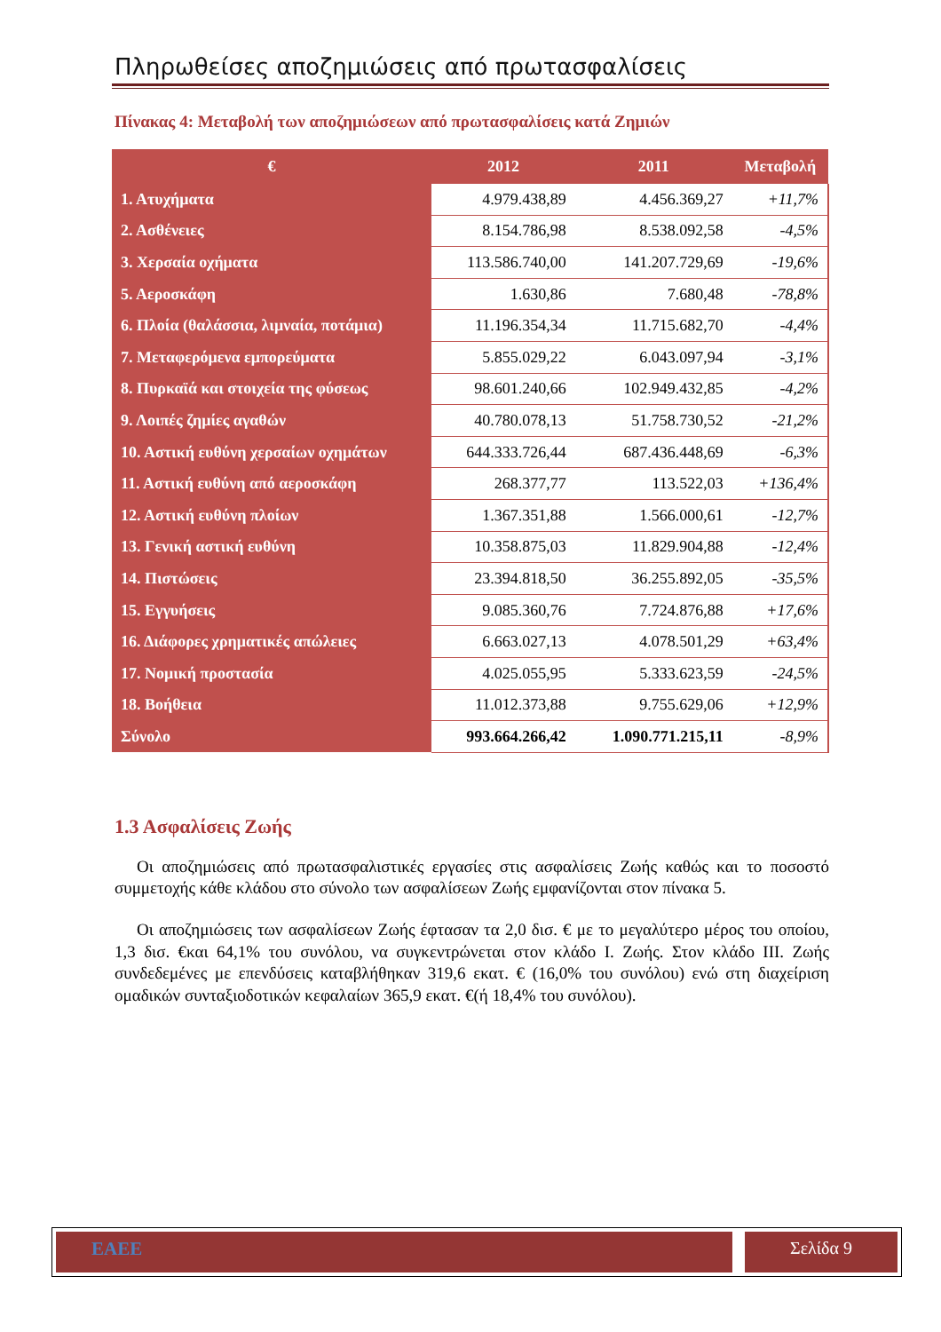Πληρωθείσες αποζημιώσεις από πρωτασφαλίσεις
Πίνακας 4: Μεταβολή των αποζημιώσεων από πρωτασφαλίσεις κατά Ζημιών
| € | 2012 | 2011 | Μεταβολή |
| --- | --- | --- | --- |
| 1. Ατυχήματα | 4.979.438,89 | 4.456.369,27 | +11,7% |
| 2. Ασθένειες | 8.154.786,98 | 8.538.092,58 | -4,5% |
| 3. Χερσαία οχήματα | 113.586.740,00 | 141.207.729,69 | -19,6% |
| 5. Αεροσκάφη | 1.630,86 | 7.680,48 | -78,8% |
| 6. Πλοία (θαλάσσια, λιμναία, ποτάμια) | 11.196.354,34 | 11.715.682,70 | -4,4% |
| 7. Μεταφερόμενα εμπορεύματα | 5.855.029,22 | 6.043.097,94 | -3,1% |
| 8. Πυρκαϊά και στοιχεία της φύσεως | 98.601.240,66 | 102.949.432,85 | -4,2% |
| 9. Λοιπές ζημίες αγαθών | 40.780.078,13 | 51.758.730,52 | -21,2% |
| 10. Αστική ευθύνη χερσαίων οχημάτων | 644.333.726,44 | 687.436.448,69 | -6,3% |
| 11. Αστική ευθύνη από αεροσκάφη | 268.377,77 | 113.522,03 | +136,4% |
| 12. Αστική ευθύνη πλοίων | 1.367.351,88 | 1.566.000,61 | -12,7% |
| 13. Γενική αστική ευθύνη | 10.358.875,03 | 11.829.904,88 | -12,4% |
| 14. Πιστώσεις | 23.394.818,50 | 36.255.892,05 | -35,5% |
| 15. Εγγυήσεις | 9.085.360,76 | 7.724.876,88 | +17,6% |
| 16. Διάφορες χρηματικές απώλειες | 6.663.027,13 | 4.078.501,29 | +63,4% |
| 17. Νομική προστασία | 4.025.055,95 | 5.333.623,59 | -24,5% |
| 18. Βοήθεια | 11.012.373,88 | 9.755.629,06 | +12,9% |
| Σύνολο | 993.664.266,42 | 1.090.771.215,11 | -8,9% |
1.3 Ασφαλίσεις Ζωής
Οι αποζημιώσεις από πρωτασφαλιστικές εργασίες στις ασφαλίσεις Ζωής καθώς και το ποσοστό συμμετοχής κάθε κλάδου στο σύνολο των ασφαλίσεων Ζωής εμφανίζονται στον πίνακα 5.
Οι αποζημιώσεις των ασφαλίσεων Ζωής έφτασαν τα 2,0 δισ. € με το μεγαλύτερο μέρος του οποίου, 1,3 δισ. €και 64,1% του συνόλου, να συγκεντρώνεται στον κλάδο Ι. Ζωής. Στον κλάδο ΙΙΙ. Ζωής συνδεδεμένες με επενδύσεις καταβλήθηκαν 319,6 εκατ. € (16,0% του συνόλου) ενώ στη διαχείριση ομαδικών συνταξιοδοτικών κεφαλαίων 365,9 εκατ. €(ή 18,4% του συνόλου).
ΕΑΕΕ Σελίδα 9